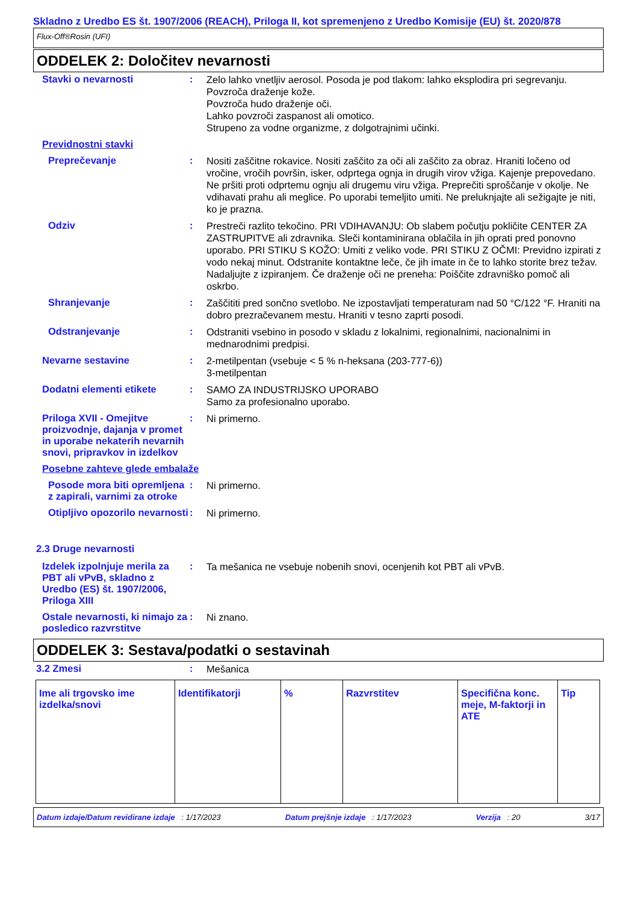Skladno z Uredbo ES št. 1907/2006 (REACH), Priloga II, kot spremenjeno z Uredbo Komisije (EU) št. 2020/878
Flux-Off®Rosin (UFI)
ODDELEK 2: Določitev nevarnosti
Stavki o nevarnosti :
Zelo lahko vnetljiv aerosol. Posoda je pod tlakom: lahko eksplodira pri segrevanju.
Povzroča draženje kože.
Povzroča hudo draženje oči.
Lahko povzroči zaspanost ali omotico.
Strupeno za vodne organizme, z dolgotrajnimi učinki.
Previdnostni stavki
Preprečevanje :
Nositi zaščitne rokavice. Nositi zaščito za oči ali zaščito za obraz. Hraniti ločeno od vročine, vročih površin, isker, odprtega ognja in drugih virov vžiga. Kajenje prepovedano. Ne pršiti proti odprtemu ognju ali drugemu viru vžiga. Preprečiti sproščanje v okolje. Ne vdihavati prahu ali meglice. Po uporabi temeljito umiti. Ne preluknjajte ali sežigajte je niti, ko je prazna.
Odziv :
Prestreči razlito tekočino. PRI VDIHAVANJU: Ob slabem počutju pokličite CENTER ZA ZASTRUPITVE ali zdravnika. Sleči kontaminirana oblačila in jih oprati pred ponovno uporabo. PRI STIKU S KOŽO: Umiti z veliko vode. PRI STIKU Z OČMI: Previdno izpirati z vodo nekaj minut. Odstranite kontaktne leče, če jih imate in če to lahko storite brez težav. Nadaljujte z izpiranjem. Če draženje oči ne preneha: Poiščite zdravniško pomoč ali oskrbo.
Shranjevanje :
Zaščititi pred sončno svetlobo. Ne izpostavljati temperaturam nad 50 °C/122 °F. Hraniti na dobro prezračevanem mestu. Hraniti v tesno zaprti posodi.
Odstranjevanje :
Odstraniti vsebino in posodo v skladu z lokalnimi, regionalnimi, nacionalnimi in mednarodnimi predpisi.
Nevarne sestavine :
2-metilpentan (vsebuje < 5 % n-heksana (203-777-6))
3-metilpentan
Dodatni elementi etikete :
SAMO ZA INDUSTRIJSKO UPORABO
Samo za profesionalno uporabo.
Priloga XVII - Omejitve proizvodnje, dajanja v promet in uporabe nekaterih nevarnih snovi, pripravkov in izdelkov
:
Ni primerno.
Posebne zahteve glede embalaže
Posode mora biti opremljena z zapirali, varnimi za otroke
:
Ni primerno.
Otipljivo opozorilo nevarnosti
:
Ni primerno.
2.3 Druge nevarnosti
Izdelek izpolnjuje merila za PBT ali vPvB, skladno z Uredbo (ES) št. 1907/2006, Priloga XIII
:
Ta mešanica ne vsebuje nobenih snovi, ocenjenih kot PBT ali vPvB.
Ostale nevarnosti, ki nimajo za posledico razvrstitve
:
Ni znano.
ODDELEK 3: Sestava/podatki o sestavinah
3.2 Zmesi :
Mešanica
| Ime ali trgovsko ime izdelka/snovi | Identifikatorji | % | Razvrstitev | Specifična konc. meje, M-faktorji in ATE | Tip |
| --- | --- | --- | --- | --- | --- |
Datum izdaje/Datum revidirane izdaje : 1/17/2023 Datum prejšnje izdaje : 1/17/2023 Verzija : 20 3/17